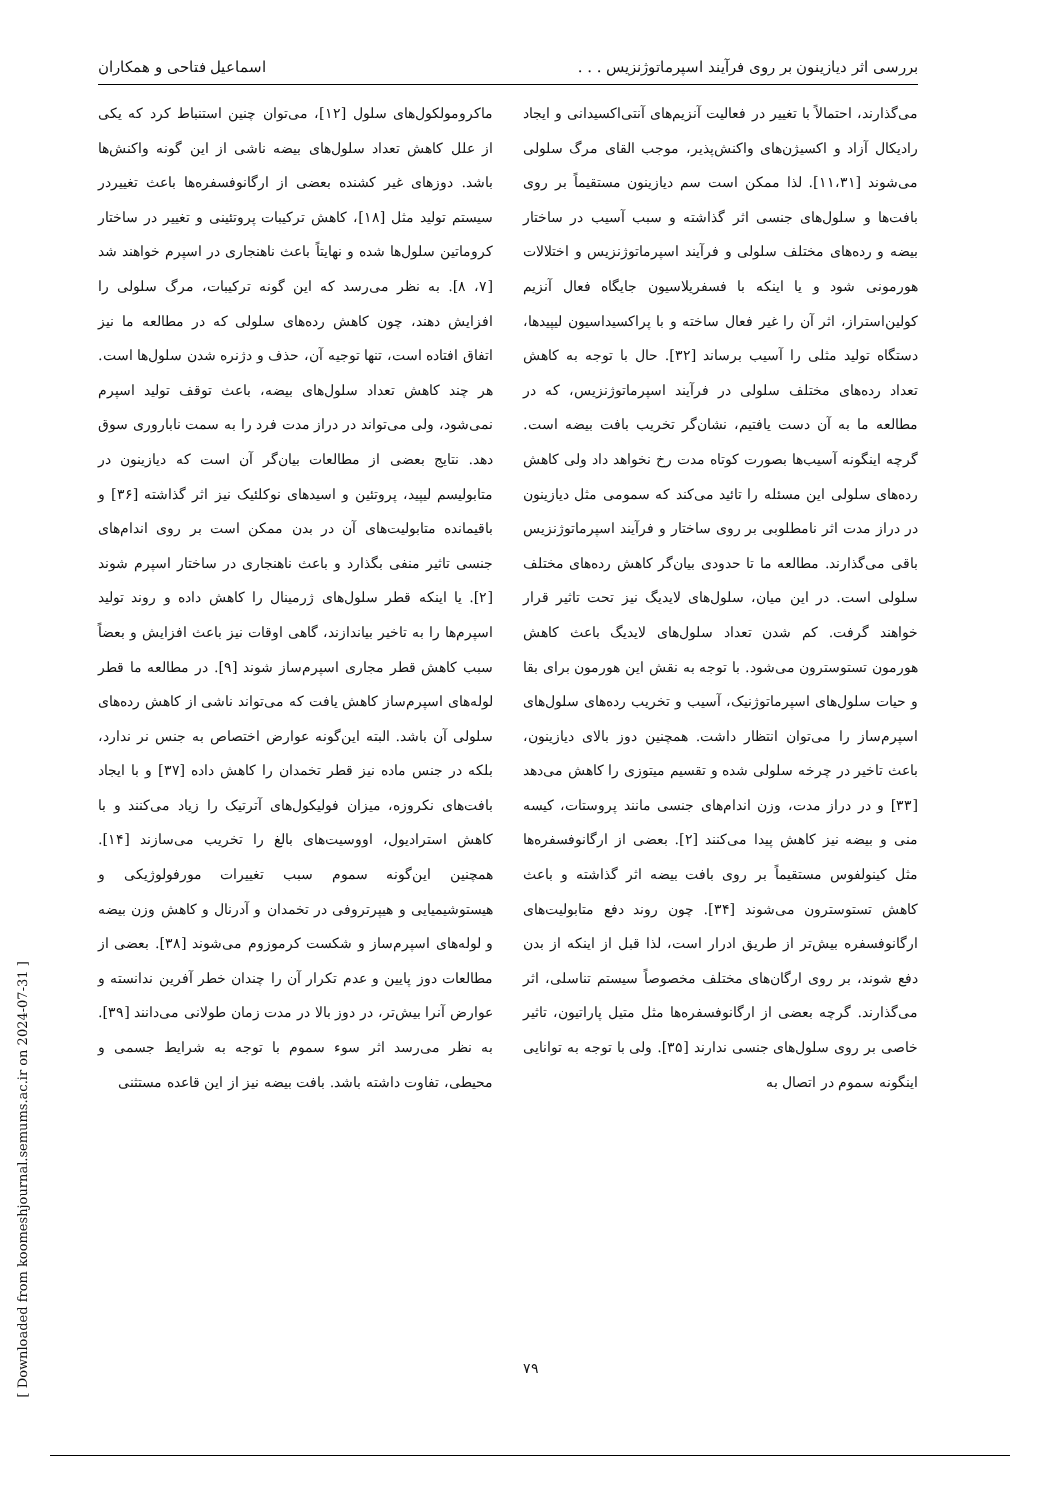بررسی اثر دیازینون بر روی فرآیند اسپرماتوژنزیس . . . اسماعیل فتاحی و همکاران
می‌گذارند، احتمالاً با تغییر در فعالیت آنزیم‌های آنتی‌اکسیدانی و ایجاد رادیکال آزاد و اکسیژن‌های واکنش‌پذیر، موجب القای مرگ سلولی می‌شوند [۱۱،۳۱]. لذا ممکن است سم دیازینون مستقیماً بر روی بافت‌ها و سلول‌های جنسی اثر گذاشته و سبب آسیب در ساختار بیضه و رده‌های مختلف سلولی و فرآیند اسپرماتوژنزیس و اختلالات هورمونی شود و یا اینکه با فسفریلاسیون جایگاه فعال آنزیم کولین‌استراز، اثر آن را غیر فعال ساخته و با پراکسیداسیون لیپیدها، دستگاه تولید مثلی را آسیب برساند [۳۲]. حال با توجه به کاهش تعداد رده‌های مختلف سلولی در فرآیند اسپرماتوژنزیس، که در مطالعه ما به آن دست یافتیم، نشان‌گر تخریب بافت بیضه است. گرچه اینگونه آسیب‌ها بصورت کوتاه مدت رخ نخواهد داد ولی کاهش رده‌های سلولی این مسئله را تائید می‌کند که سمومی مثل دیازینون در دراز مدت اثر نامطلوبی بر روی ساختار و فرآیند اسپرماتوژنزیس باقی می‌گذارند. مطالعه ما تا حدودی بیان‌گر کاهش رده‌های مختلف سلولی است. در این میان، سلول‌های لایدیگ نیز تحت تاثیر قرار خواهند گرفت. کم شدن تعداد سلول‌های لایدیگ باعث کاهش هورمون تستوسترون می‌شود. با توجه به نقش این هورمون برای بقا و حیات سلول‌های اسپرماتوژنیک، آسیب و تخریب رده‌های سلول‌های اسپرم‌ساز را می‌توان انتظار داشت. همچنین دوز بالای دیازینون، باعث تاخیر در چرخه سلولی شده و تقسیم میتوزی را کاهش می‌دهد [۳۳] و در دراز مدت، وزن اندام‌های جنسی مانند پروستات، کیسه منی و بیضه نیز کاهش پیدا می‌کنند [۲]. بعضی از ارگانوفسفره‌ها مثل کینولفوس مستقیماً بر روی بافت بیضه اثر گذاشته و باعث کاهش تستوسترون می‌شوند [۳۴]. چون روند دفع متابولیت‌های ارگانوفسفره بیش‌تر از طریق ادرار است، لذا قبل از اینکه از بدن دفع شوند، بر روی ارگان‌های مختلف مخصوصاً سیستم تناسلی، اثر می‌گذارند. گرچه بعضی از ارگانوفسفره‌ها مثل متیل پاراتیون، تاثیر خاصی بر روی سلول‌های جنسی ندارند [۳۵]. ولی با توجه به توانایی اینگونه سموم در اتصال به
ماکرومولکول‌های سلول [۱۲]، می‌توان چنین استنباط کرد که یکی از علل کاهش تعداد سلول‌های بیضه ناشی از این گونه واکنش‌ها باشد. دوزهای غیر کشنده بعضی از ارگانوفسفره‌ها باعث تغییردر سیستم تولید مثل [۱۸]، کاهش ترکیبات پروتئینی و تغییر در ساختار کروماتین سلول‌ها شده و نهایتاً باعث ناهنجاری در اسپرم خواهند شد [۷، ۸]. به نظر می‌رسد که این گونه ترکیبات، مرگ سلولی را افزایش دهند، چون کاهش رده‌های سلولی که در مطالعه ما نیز اتفاق افتاده است، تنها توجیه آن، حذف و دژنره شدن سلول‌ها است. هر چند کاهش تعداد سلول‌های بیضه، باعث توقف تولید اسپرم نمی‌شود، ولی می‌تواند در دراز مدت فرد را به سمت ناباروری سوق دهد. نتایج بعضی از مطالعات بیان‌گر آن است که دیازینون در متابولیسم لیپید، پروتئین و اسیدهای نوکلئیک نیز اثر گذاشته [۳۶] و باقیمانده متابولیت‌های آن در بدن ممکن است بر روی اندام‌های جنسی تاثیر منفی بگذارد و باعث ناهنجاری در ساختار اسپرم شوند [۲]. یا اینکه قطر سلول‌های ژرمینال را کاهش داده و روند تولید اسپرم‌ها را به تاخیر بیاندازند، گاهی اوقات نیز باعث افزایش و بعضاً سبب کاهش قطر مجاری اسپرم‌ساز شوند [۹]. در مطالعه ما قطر لوله‌های اسپرم‌ساز کاهش یافت که می‌تواند ناشی از کاهش رده‌های سلولی آن باشد. البته این‌گونه عوارض اختصاص به جنس نر ندارد، بلکه در جنس ماده نیز قطر تخمدان را کاهش داده [۳۷] و با ایجاد بافت‌های نکروزه، میزان فولیکول‌های آترتیک را زیاد می‌کنند و با کاهش استرادیول، اووسیت‌های بالغ را تخریب می‌سازند [۱۴]. همچنین این‌گونه سموم سبب تغییرات مورفولوژیکی و هیستوشیمیایی و هیپرتروفی در تخمدان و آدرنال و کاهش وزن بیضه و لوله‌های اسپرم‌ساز و شکست کرموزوم می‌شوند [۳۸]. بعضی از مطالعات دوز پایین و عدم تکرار آن را چندان خطر آفرین ندانسته و عوارض آنرا بیش‌تر، در دوز بالا در مدت زمان طولانی می‌دانند [۳۹]. به نظر می‌رسد اثر سوء سموم با توجه به شرایط جسمی و محیطی، تفاوت داشته باشد. بافت بیضه نیز از این قاعده مستثنی
[ Downloaded from koomeshjournal.semums.ac.ir on 2024-07-31 ]
۷۹